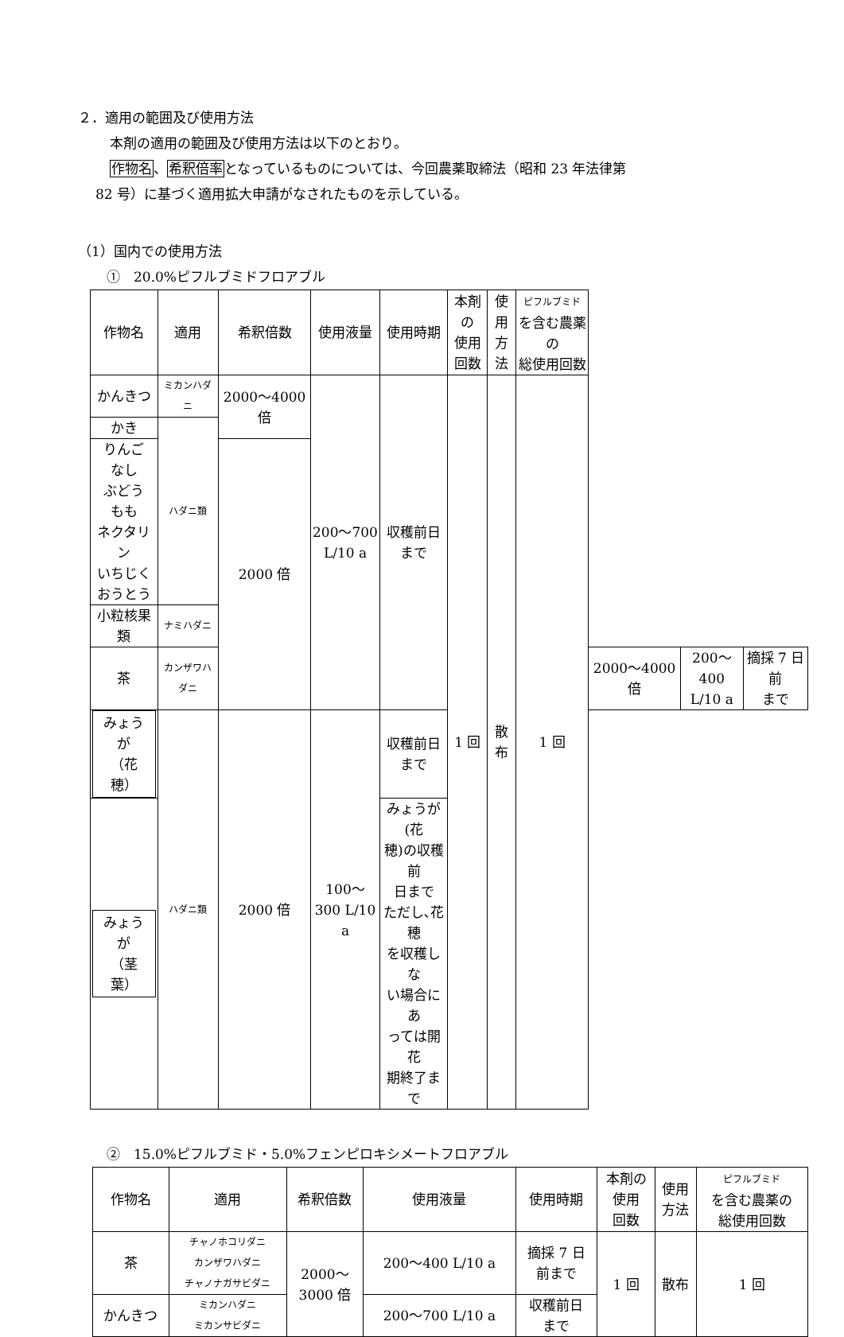２．適用の範囲及び使用方法
本剤の適用の範囲及び使用方法は以下のとおり。
作物名、希釈倍率となっているものについては、今回農薬取締法（昭和 23 年法律第
82 号）に基づく適用拡大申請がなされたものを示している。
（1）国内での使用方法
①　20.0%ピフルブミドフロアブル
| 作物名 | 適用 | 希釈倍数 | 使用液量 | 使用時期 | 本剤の 使用 回数 | 使用 方法 | ピフルブミド を含む農薬の 総使用回数 | | | |
| --- | --- | --- | --- | --- | --- | --- | --- | --- | --- | --- |
| かんきつ | ミカンハダニ | 2000～4000 倍 | 200～700 L/10 a | 収穫前日 まで | 1 回 | 散布 | 1 回 | | | |
| かき | ハダニ類 | | | | | | | | | |
| りんご なし ぶどう もも ネクタリン いちじく おうとう | | 2000 倍 | | | | | | | | |
| 小粒核果類 | ナミハダニ | | | | | | | | | |
| 茶 | カンザワハダニ | | | | | | | 2000～4000 倍 | 200～400 L/10 a | 摘採 7 日前 まで |
| みょうが （花穂） | ハダニ類 | 2000 倍 | 100～ 300 L/10 a | 収穫前日 まで | | | | | | |
| みょうが （茎葉） | | | | みょうが(花 穂)の収穫前 日まで ただし､花穂 を収穫しな い場合にあ っては開花 期終了まで | | | | | | |
②　15.0%ピフルブミド・5.0%フェンピロキシメートフロアブル
| 作物名 | 適用 | 希釈倍数 | 使用液量 | 使用時期 | 本剤の 使用 回数 | 使用 方法 | ピフルブミド を含む農薬の 総使用回数 |
| --- | --- | --- | --- | --- | --- | --- | --- |
| 茶 | チャノホコリダニ カンザワハダニ チャノナガサビダニ | 2000～ 3000 倍 | 200～400 L/10 a | 摘採 7 日 前まで | 1 回 | 散布 | 1 回 |
| かんきつ | ミカンハダニ ミカンサビダニ | | 200～700 L/10 a | 収穫前日 まで | | | |